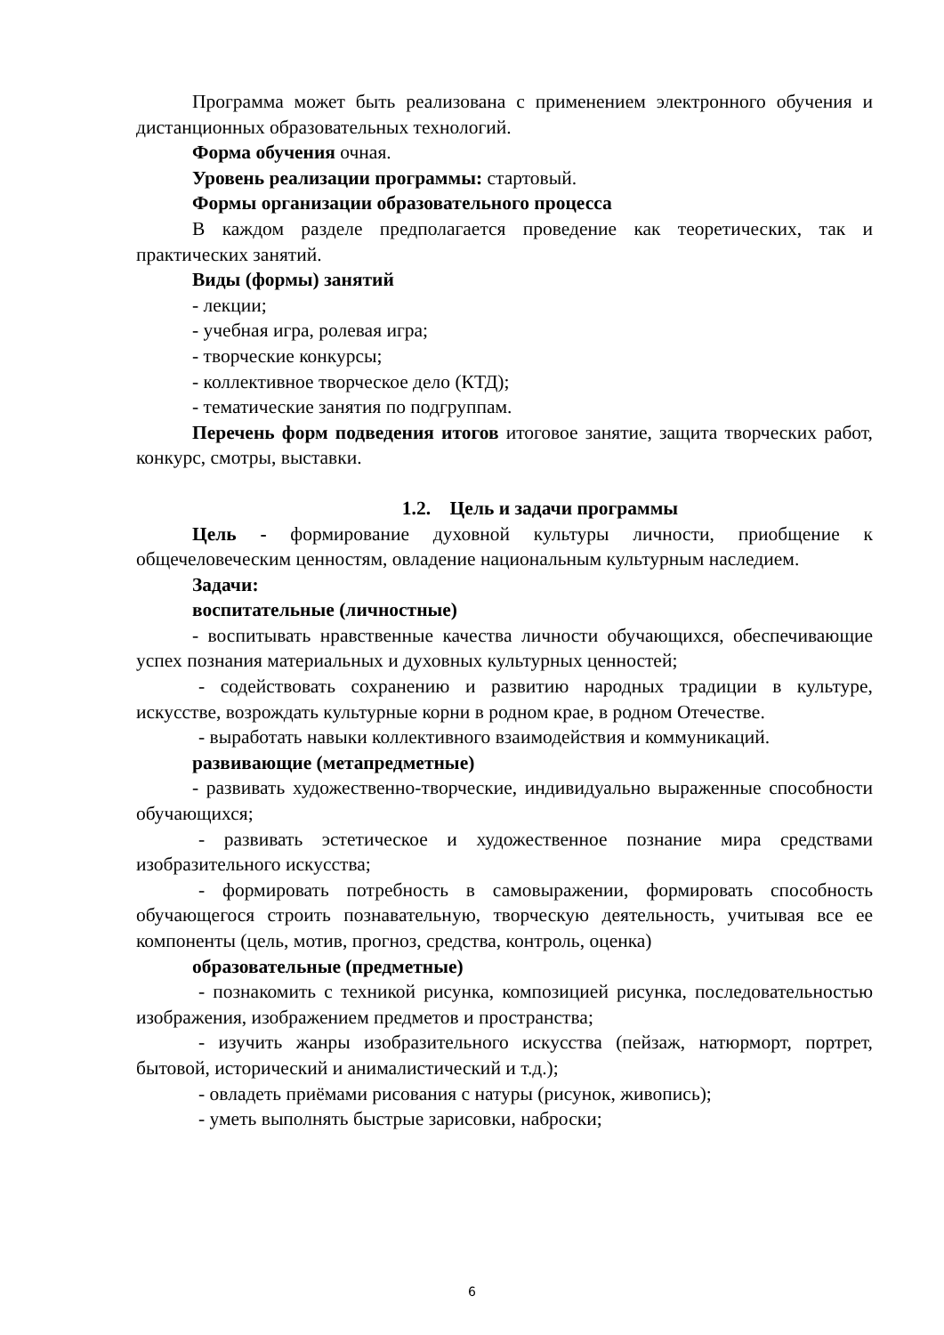Программа может быть реализована с применением электронного обучения и дистанционных образовательных технологий.
Форма обучения очная.
Уровень реализации программы: стартовый.
Формы организации образовательного процесса
В каждом разделе предполагается проведение как теоретических, так и практических занятий.
Виды (формы) занятий
- лекции;
- учебная игра, ролевая игра;
- творческие конкурсы;
- коллективное творческое дело (КТД);
- тематические занятия по подгруппам.
Перечень форм подведения итогов итоговое занятие, защита творческих работ, конкурс, смотры, выставки.
1.2. Цель и задачи программы
Цель - формирование духовной культуры личности, приобщение к общечеловеческим ценностям, овладение национальным культурным наследием.
Задачи:
воспитательные (личностные)
- воспитывать нравственные качества личности обучающихся, обеспечивающие успех познания материальных и духовных культурных ценностей;
- содействовать сохранению и развитию народных традиции в культуре, искусстве, возрождать культурные корни в родном крае, в родном Отечестве.
- выработать навыки коллективного взаимодействия и коммуникаций.
развивающие (метапредметные)
- развивать художественно-творческие, индивидуально выраженные способности обучающихся;
- развивать эстетическое и художественное познание мира средствами изобразительного искусства;
- формировать потребность в самовыражении, формировать способность обучающегося строить познавательную, творческую деятельность, учитывая все ее компоненты (цель, мотив, прогноз, средства, контроль, оценка)
образовательные (предметные)
- познакомить с техникой рисунка, композицией рисунка, последовательностью изображения, изображением предметов и пространства;
- изучить жанры изобразительного искусства (пейзаж, натюрморт, портрет, бытовой, исторический и анималистический и т.д.);
- овладеть приёмами рисования с натуры (рисунок, живопись);
- уметь выполнять быстрые зарисовки, наброски;
6